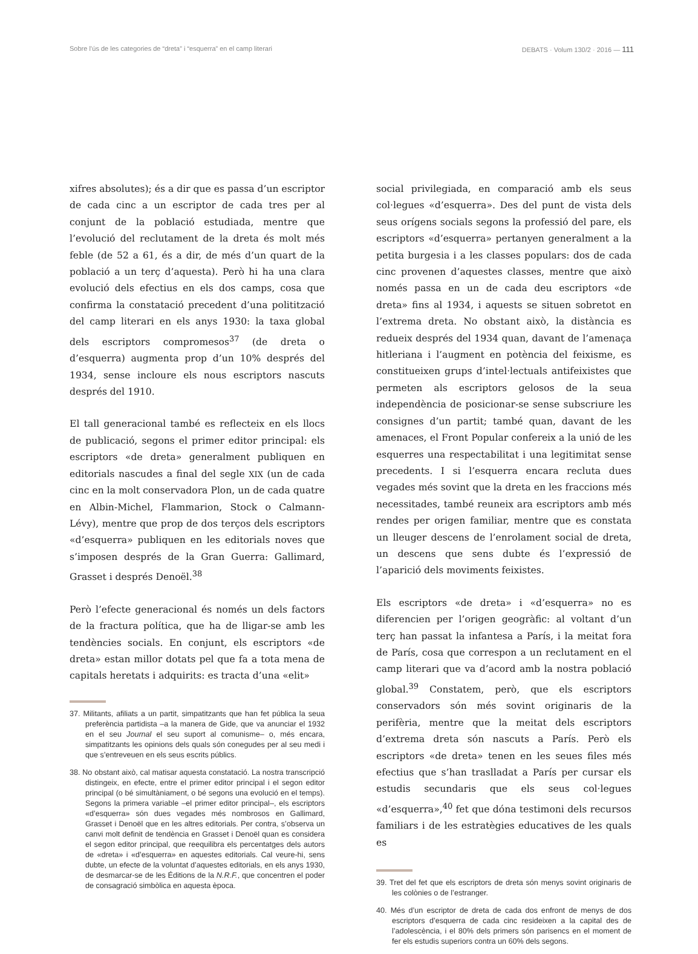Sobre l’ús de les categories de “dreta” i “esquerra” en el camp literari DEBATS · Volum 130/2 · 2016 — 111
xifres absolutes); és a dir que es passa d’un escriptor de cada cinc a un escriptor de cada tres per al conjunt de la població estudiada, mentre que l’evolució del reclutament de la dreta és molt més feble (de 52 a 61, és a dir, de més d’un quart de la població a un terç d’aquesta). Però hi ha una clara evolució dels efectius en els dos camps, cosa que confirma la constatació precedent d’una politització del camp literari en els anys 1930: la taxa global dels escriptors compromesos<sup>37</sup> (de dreta o d’esquerra) augmenta prop d’un 10% després del 1934, sense incloure els nous escriptors nascuts després del 1910.
El tall generacional també es reflecteix en els llocs de publicació, segons el primer editor principal: els escriptors «de dreta» generalment publiquen en editorials nascudes a final del segle XIX (un de cada cinc en la molt conservadora Plon, un de cada quatre en Albin-Michel, Flammarion, Stock o Calmann-Lévy), mentre que prop de dos terços dels escriptors «d’esquerra» publiquen en les editorials noves que s’imposen després de la Gran Guerra: Gallimard, Grasset i després Denoël.<sup>38</sup>
Però l’efecte generacional és només un dels factors de la fractura política, que ha de lligar-se amb les tendències socials. En conjunt, els escriptors «de dreta» estan millor dotats pel que fa a tota mena de capitals heretats i adquirits: es tracta d’una «elit»
37. Militants, afiliats a un partit, simpatitzants que han fet pública la seua preferència partidista –a la manera de Gide, que va anunciar el 1932 en el seu Journal el seu suport al comunisme– o, més encara, simpatitzants les opinions dels quals són conegudes per al seu medi i que s’entreveuen en els seus escrits públics.
38. No obstant això, cal matisar aquesta constatació. La nostra transcripció distingeix, en efecte, entre el primer editor principal i el segon editor principal (o bé simultàniament, o bé segons una evolució en el temps). Segons la primera variable –el primer editor principal–, els escriptors «d’esquerra» són dues vegades més nombrosos en Gallimard, Grasset i Denoël que en les altres editorials. Per contra, s’observa un canvi molt definit de tendència en Grasset i Denoël quan es considera el segon editor principal, que reequilibra els percentatges dels autors de «dreta» i «d’esquerra» en aquestes editorials. Cal veure-hi, sens dubte, un efecte de la voluntat d’aquestes editorials, en els anys 1930, de desmarcar-se de les Éditions de la N.R.F., que concentren el poder de consagració simbòlica en aquesta època.
social privilegiada, en comparació amb els seus col·legues «d’esquerra». Des del punt de vista dels seus orígens socials segons la professió del pare, els escriptors «d’esquerra» pertanyen generalment a la petita burgesia i a les classes populars: dos de cada cinc provenen d’aquestes classes, mentre que això només passa en un de cada deu escriptors «de dreta» fins al 1934, i aquests se situen sobretot en l’extrema dreta. No obstant això, la distància es redueix després del 1934 quan, davant de l’amenaça hitleriana i l’augment en potència del feixisme, es constitueixen grups d’intel·lectuals antifeixistes que permeten als escriptors gelosos de la seua independència de posicionar-se sense subscriure les consignes d’un partit; també quan, davant de les amenaces, el Front Popular confereix a la unió de les esquerres una respectabilitat i una legitimitat sense precedents. I si l’esquerra encara recluta dues vegades més sovint que la dreta en les fraccions més necessitades, també reuneix ara escriptors amb més rendes per origen familiar, mentre que es constata un lleuger descens de l’enrolament social de dreta, un descens que sens dubte és l’expressió de l’aparició dels moviments feixistes.
Els escriptors «de dreta» i «d’esquerra» no es diferencien per l’origen geogràfic: al voltant d’un terç han passat la infantesa a París, i la meitat fora de París, cosa que correspon a un reclutament en el camp literari que va d’acord amb la nostra població global.<sup>39</sup> Constatem, però, que els escriptors conservadors són més sovint originaris de la perifèria, mentre que la meitat dels escriptors d’extrema dreta són nascuts a París. Però els escriptors «de dreta» tenen en les seues files més efectius que s’han traslladat a París per cursar els estudis secundaris que els seus col·legues «d’esquerra»,<sup>40</sup> fet que dóna testimoni dels recursos familiars i de les estratègies educatives de les quals es
39. Tret del fet que els escriptors de dreta són menys sovint originaris de les colònies o de l’estranger.
40. Més d’un escriptor de dreta de cada dos enfront de menys de dos escriptors d’esquerra de cada cinc resideixen a la capital des de l’adolescència, i el 80% dels primers són parisencs en el moment de fer els estudis superiors contra un 60% dels segons.